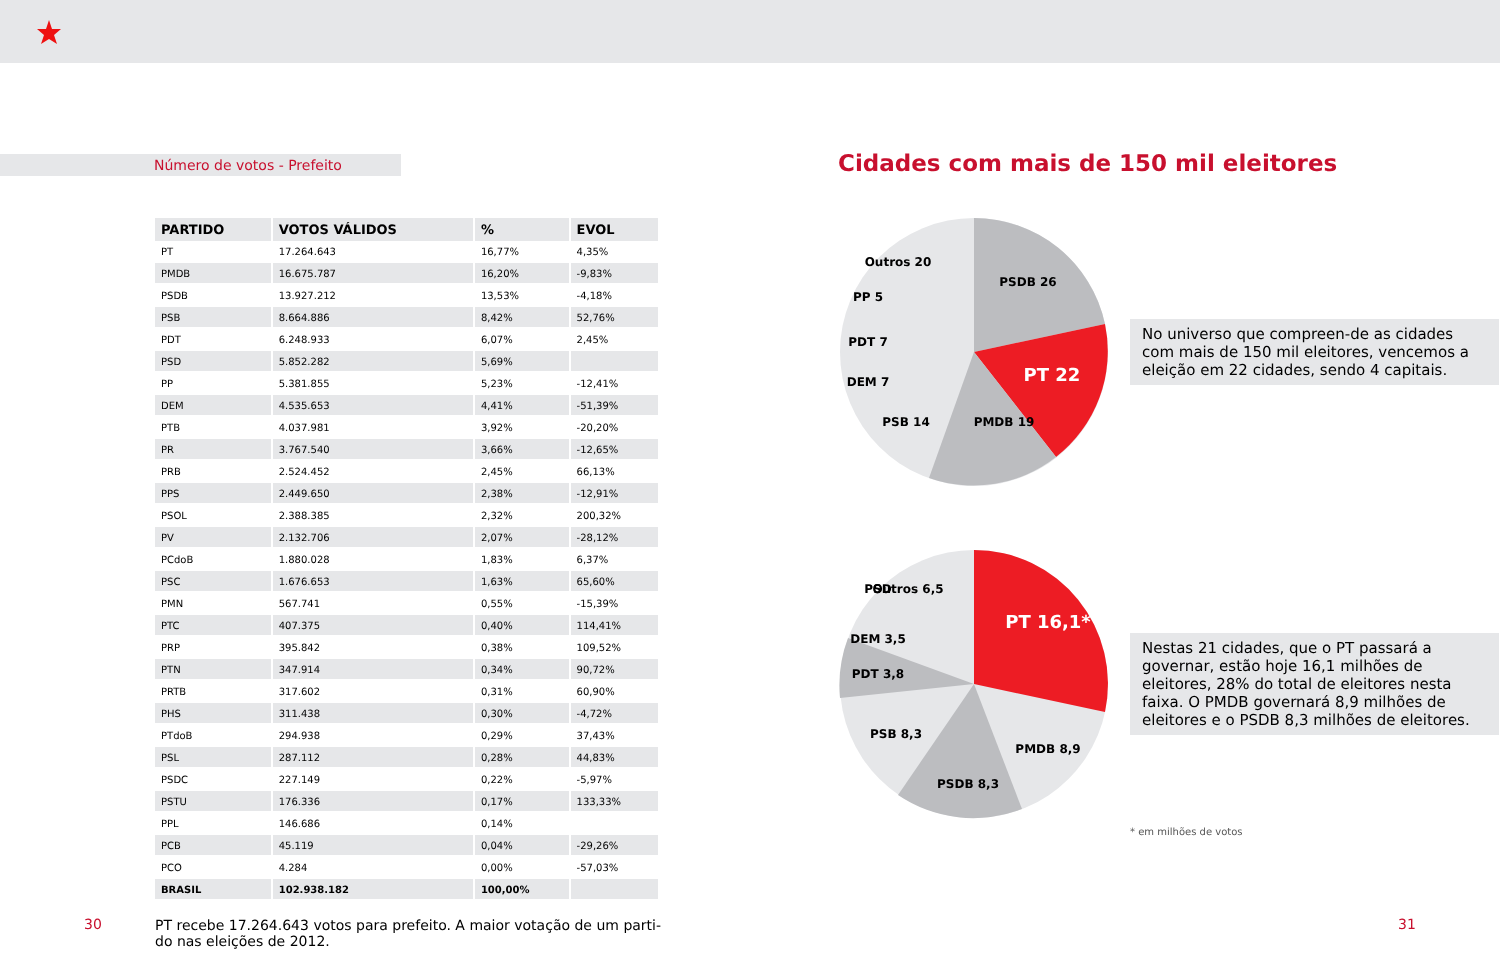Número de votos - Prefeito
| PARTIDO | VOTOS VÁLIDOS | % | EVOL |
| --- | --- | --- | --- |
| PT | 17.264.643 | 16,77% | 4,35% |
| PMDB | 16.675.787 | 16,20% | -9,83% |
| PSDB | 13.927.212 | 13,53% | -4,18% |
| PSB | 8.664.886 | 8,42% | 52,76% |
| PDT | 6.248.933 | 6,07% | 2,45% |
| PSD | 5.852.282 | 5,69% | |
| PP | 5.381.855 | 5,23% | -12,41% |
| DEM | 4.535.653 | 4,41% | -51,39% |
| PTB | 4.037.981 | 3,92% | -20,20% |
| PR | 3.767.540 | 3,66% | -12,65% |
| PRB | 2.524.452 | 2,45% | 66,13% |
| PPS | 2.449.650 | 2,38% | -12,91% |
| PSOL | 2.388.385 | 2,32% | 200,32% |
| PV | 2.132.706 | 2,07% | -28,12% |
| PCdoB | 1.880.028 | 1,83% | 6,37% |
| PSC | 1.676.653 | 1,63% | 65,60% |
| PMN | 567.741 | 0,55% | -15,39% |
| PTC | 407.375 | 0,40% | 114,41% |
| PRP | 395.842 | 0,38% | 109,52% |
| PTN | 347.914 | 0,34% | 90,72% |
| PRTB | 317.602 | 0,31% | 60,90% |
| PHS | 311.438 | 0,30% | -4,72% |
| PTdoB | 294.938 | 0,29% | 37,43% |
| PSL | 287.112 | 0,28% | 44,83% |
| PSDC | 227.149 | 0,22% | -5,97% |
| PSTU | 176.336 | 0,17% | 133,33% |
| PPL | 146.686 | 0,14% | |
| PCB | 45.119 | 0,04% | -29,26% |
| PCO | 4.284 | 0,00% | -57,03% |
| BRASIL | 102.938.182 | 100,00% | |
PT recebe 17.264.643 votos para prefeito. A maior votação de um parti-do nas eleições de 2012.
30
Cidades com mais de 150 mil eleitores
Outros 20
PSDB 26
PT 22
PMDB 19
PP 5
PDT 7
DEM 7
PSB 14
No universo que compreen-de as cidades com mais de 150 mil eleitores, vencemos a eleição em 22 cidades, sendo 4 capitais.
Outros 6,5
PSD
DEM 3,5
PT 16,1*
PDT 3,8
PSB 8,3
PMDB 8,9
PSDB 8,3
Nestas 21 cidades, que o PT passará a governar, estão hoje 16,1 milhões de eleitores, 28% do total de eleitores nesta faixa. O PMDB governará 8,9 milhões de eleitores e o PSDB 8,3 milhões de eleitores.
* em milhões de votos
31